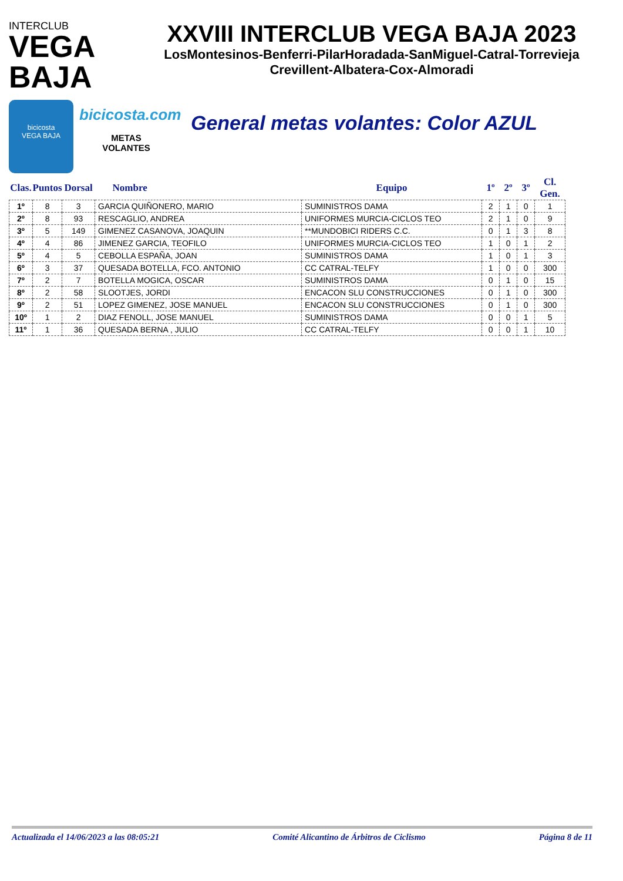INTERCLUB
VEGA BAJA
XXVIII INTERCLUB VEGA BAJA 2023
LosMontesinos-Benferri-PilarHoradada-SanMiguel-Catral-Torrevieja
Crevillent-Albatera-Cox-Almoradi
bicicosta
VEGA BAJA
bicicosta.com
METAS
VOLANTES
General metas volantes: Color AZUL
| Clas. | Puntos | Dorsal | Nombre | Equipo | 1º | 2º | 3º | Cl. Gen. |
| --- | --- | --- | --- | --- | --- | --- | --- | --- |
| 1º | 8 | 3 | GARCIA QUIÑONERO, MARIO | SUMINISTROS DAMA | 2 | 1 | 0 | 1 |
| 2º | 8 | 93 | RESCAGLIO, ANDREA | UNIFORMES MURCIA-CICLOS TEO | 2 | 1 | 0 | 9 |
| 3º | 5 | 149 | GIMENEZ CASANOVA, JOAQUIN | **MUNDOBICI RIDERS C.C. | 0 | 1 | 3 | 8 |
| 4º | 4 | 86 | JIMENEZ GARCIA, TEOFILO | UNIFORMES MURCIA-CICLOS TEO | 1 | 0 | 1 | 2 |
| 5º | 4 | 5 | CEBOLLA ESPAÑA, JOAN | SUMINISTROS DAMA | 1 | 0 | 1 | 3 |
| 6º | 3 | 37 | QUESADA BOTELLA, FCO. ANTONIO | CC CATRAL-TELFY | 1 | 0 | 0 | 300 |
| 7º | 2 | 7 | BOTELLA MOGICA, OSCAR | SUMINISTROS DAMA | 0 | 1 | 0 | 15 |
| 8º | 2 | 58 | SLOOTJES, JORDI | ENCACON SLU CONSTRUCCIONES | 0 | 1 | 0 | 300 |
| 9º | 2 | 51 | LOPEZ GIMENEZ, JOSE MANUEL | ENCACON SLU CONSTRUCCIONES | 0 | 1 | 0 | 300 |
| 10º | 1 | 2 | DIAZ FENOLL, JOSE MANUEL | SUMINISTROS DAMA | 0 | 0 | 1 | 5 |
| 11º | 1 | 36 | QUESADA BERNA , JULIO | CC CATRAL-TELFY | 0 | 0 | 1 | 10 |
Actualizada el 14/06/2023 a las 08:05:21 Comité Alicantino de Árbitros de Ciclismo Página 8 de 11